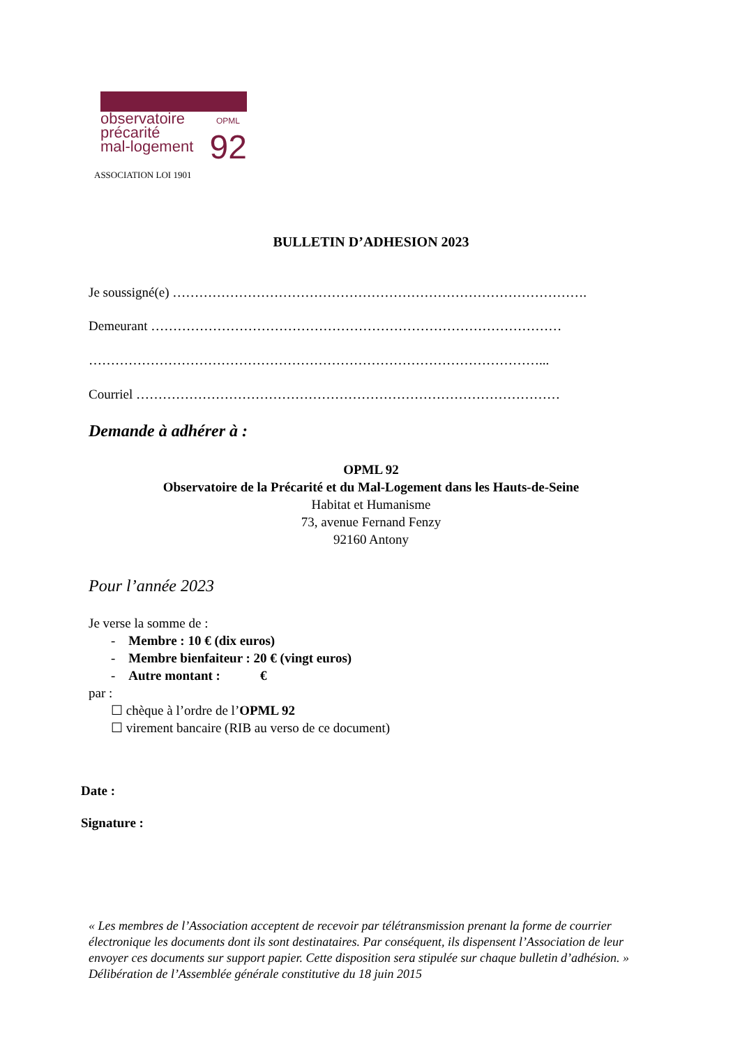OPML
observatoire
précarité
mal-logement
92
ASSOCIATION LOI 1901
BULLETIN D’ADHESION 2023
Je soussigné(e) ………………………………………………………………………………….
Demeurant …………………………………………………………………………………
…………………………………………………………………………………………...
Courriel ……………………………………………………………………………………
Demande à adhérer à :
OPML 92
Observatoire de la Précarité et du Mal-Logement dans les Hauts-de-Seine
Habitat et Humanisme
73, avenue Fernand Fenzy
92160 Antony
Pour l’année 2023
Je verse la somme de :
- Membre : 10 € (dix euros)
- Membre bienfaiteur : 20 € (vingt euros)
- Autre montant : €
par :
☐ chèque à l’ordre de l’OPML 92
☐ virement bancaire (RIB au verso de ce document)
Date :
Signature :
« Les membres de l’Association acceptent de recevoir par télétransmission prenant la forme de courrier électronique les documents dont ils sont destinataires. Par conséquent, ils dispensent l’Association de leur envoyer ces documents sur support papier. Cette disposition sera stipulée sur chaque bulletin d’adhésion. »
Délibération de l’Assemblée générale constitutive du 18 juin 2015